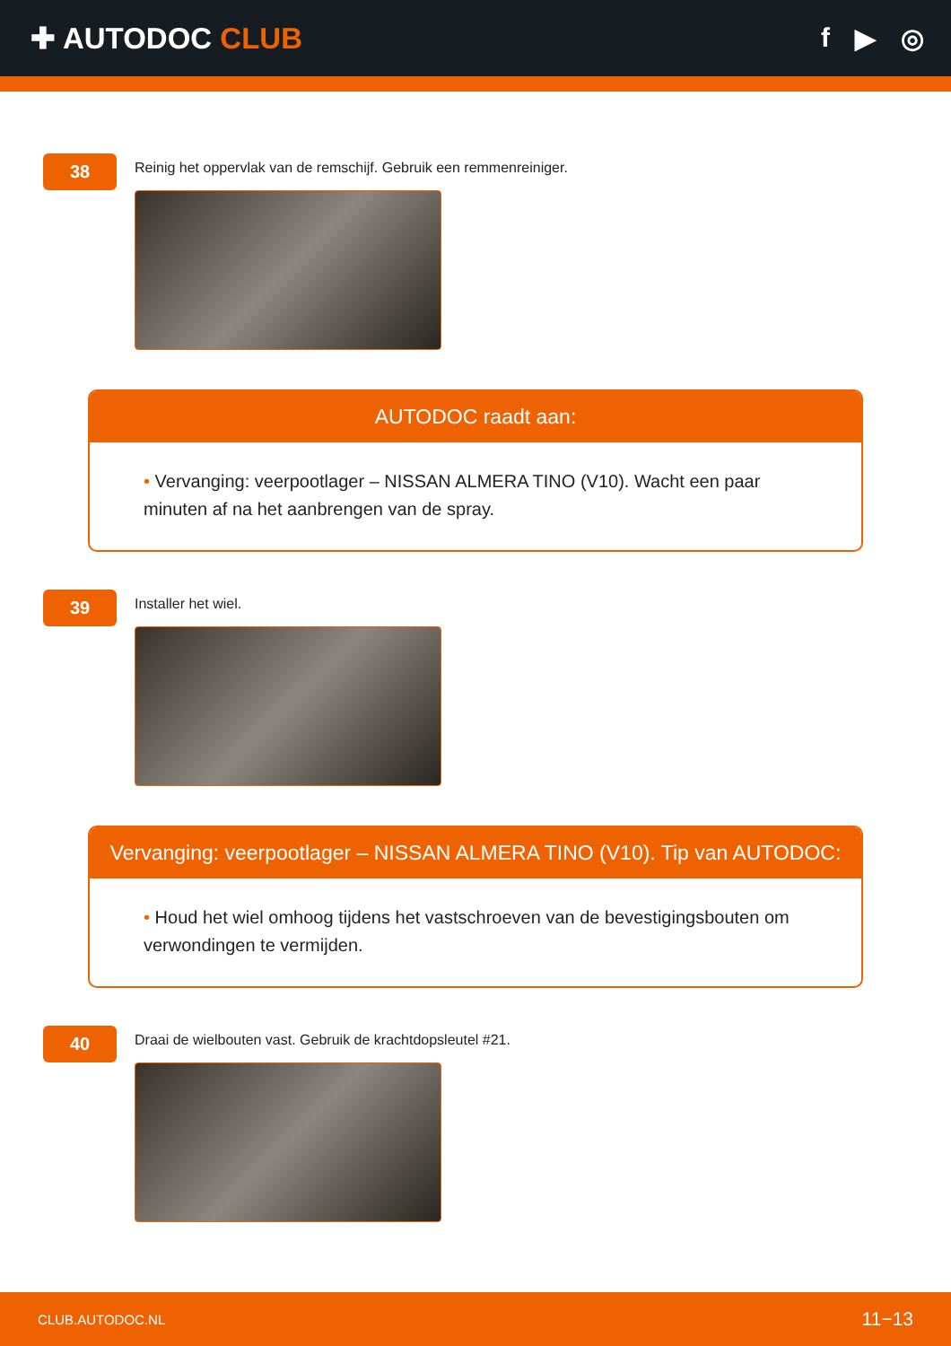✚ AUTODOC CLUB f ▶ ◎
38
Reinig het oppervlak van de remschijf. Gebruik een remmenreiniger.
AUTODOC raadt aan:
• Vervanging: veerpootlager – NISSAN ALMERA TINO (V10). Wacht een paar minuten af na het aanbrengen van de spray.
39
Installer het wiel.
Vervanging: veerpootlager – NISSAN ALMERA TINO (V10). Tip van AUTODOC:
• Houd het wiel omhoog tijdens het vastschroeven van de bevestigingsbouten om verwondingen te vermijden.
40
Draai de wielbouten vast. Gebruik de krachtdopsleutel #21.
CLUB.AUTODOC.NL 11−13